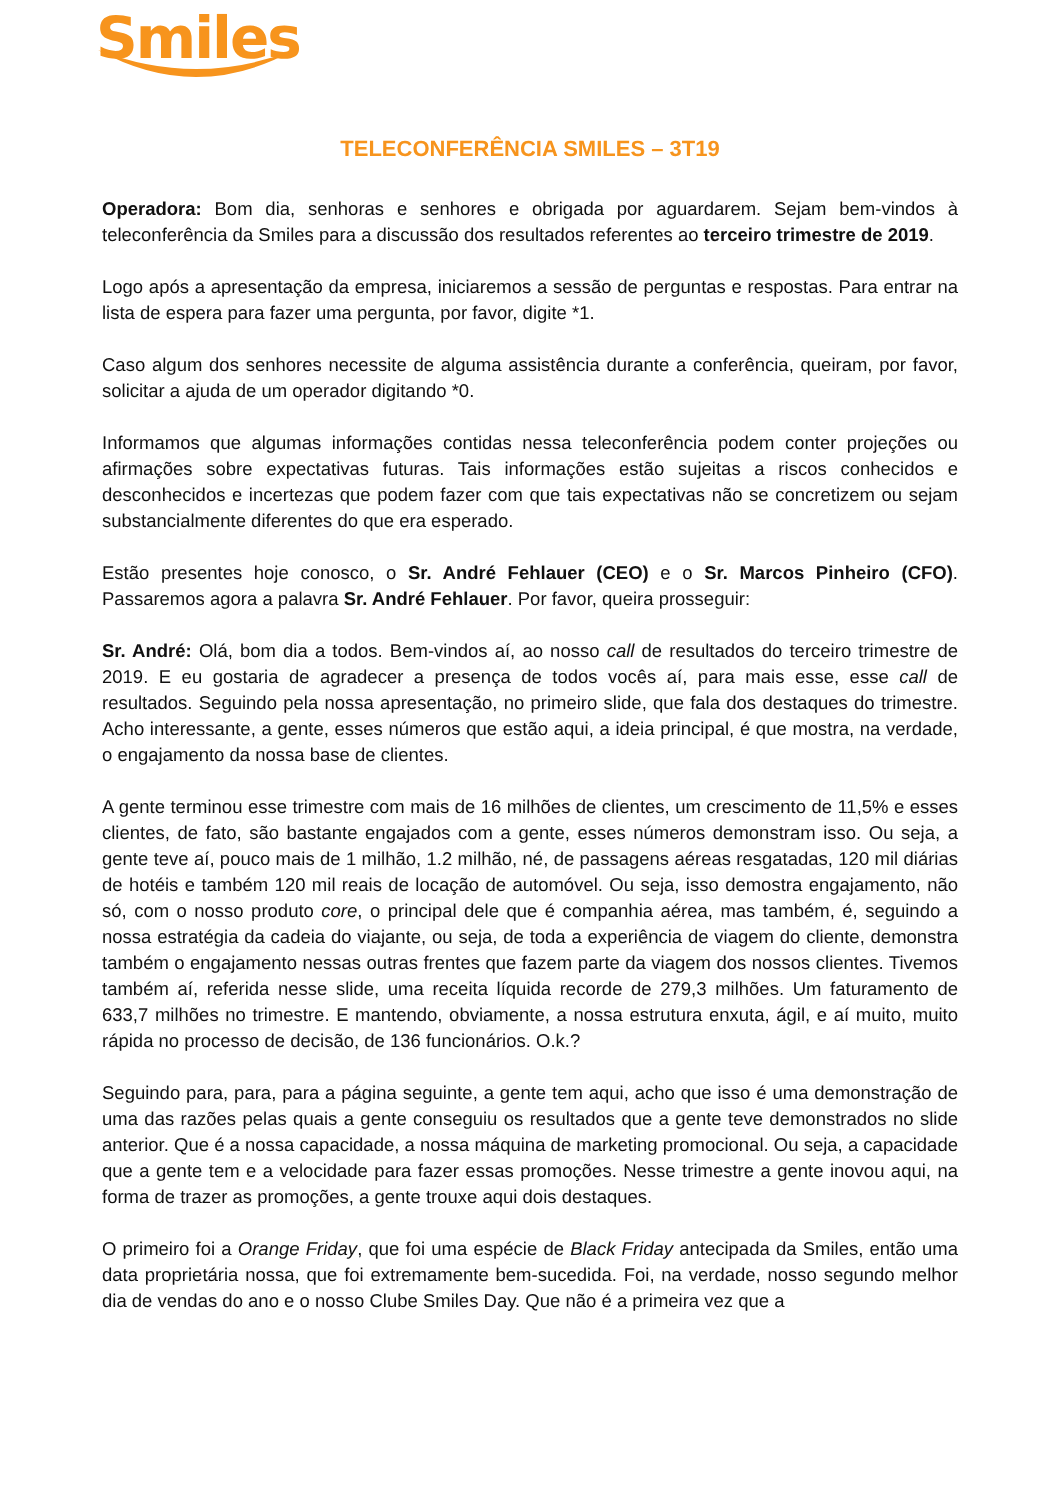Smiles
TELECONFERÊNCIA SMILES – 3T19
Operadora: Bom dia, senhoras e senhores e obrigada por aguardarem. Sejam bem-vindos à teleconferência da Smiles para a discussão dos resultados referentes ao terceiro trimestre de 2019.
Logo após a apresentação da empresa, iniciaremos a sessão de perguntas e respostas. Para entrar na lista de espera para fazer uma pergunta, por favor, digite *1.
Caso algum dos senhores necessite de alguma assistência durante a conferência, queiram, por favor, solicitar a ajuda de um operador digitando *0.
Informamos que algumas informações contidas nessa teleconferência podem conter projeções ou afirmações sobre expectativas futuras. Tais informações estão sujeitas a riscos conhecidos e desconhecidos e incertezas que podem fazer com que tais expectativas não se concretizem ou sejam substancialmente diferentes do que era esperado.
Estão presentes hoje conosco, o Sr. André Fehlauer (CEO) e o Sr. Marcos Pinheiro (CFO). Passaremos agora a palavra Sr. André Fehlauer. Por favor, queira prosseguir:
Sr. André: Olá, bom dia a todos. Bem-vindos aí, ao nosso call de resultados do terceiro trimestre de 2019. E eu gostaria de agradecer a presença de todos vocês aí, para mais esse, esse call de resultados. Seguindo pela nossa apresentação, no primeiro slide, que fala dos destaques do trimestre. Acho interessante, a gente, esses números que estão aqui, a ideia principal, é que mostra, na verdade, o engajamento da nossa base de clientes.
A gente terminou esse trimestre com mais de 16 milhões de clientes, um crescimento de 11,5% e esses clientes, de fato, são bastante engajados com a gente, esses números demonstram isso. Ou seja, a gente teve aí, pouco mais de 1 milhão, 1.2 milhão, né, de passagens aéreas resgatadas, 120 mil diárias de hotéis e também 120 mil reais de locação de automóvel. Ou seja, isso demostra engajamento, não só, com o nosso produto core, o principal dele que é companhia aérea, mas também, é, seguindo a nossa estratégia da cadeia do viajante, ou seja, de toda a experiência de viagem do cliente, demonstra também o engajamento nessas outras frentes que fazem parte da viagem dos nossos clientes. Tivemos também aí, referida nesse slide, uma receita líquida recorde de 279,3 milhões. Um faturamento de 633,7 milhões no trimestre. E mantendo, obviamente, a nossa estrutura enxuta, ágil, e aí muito, muito rápida no processo de decisão, de 136 funcionários. O.k.?
Seguindo para, para, para a página seguinte, a gente tem aqui, acho que isso é uma demonstração de uma das razões pelas quais a gente conseguiu os resultados que a gente teve demonstrados no slide anterior. Que é a nossa capacidade, a nossa máquina de marketing promocional. Ou seja, a capacidade que a gente tem e a velocidade para fazer essas promoções. Nesse trimestre a gente inovou aqui, na forma de trazer as promoções, a gente trouxe aqui dois destaques.
O primeiro foi a Orange Friday, que foi uma espécie de Black Friday antecipada da Smiles, então uma data proprietária nossa, que foi extremamente bem-sucedida. Foi, na verdade, nosso segundo melhor dia de vendas do ano e o nosso Clube Smiles Day. Que não é a primeira vez que a